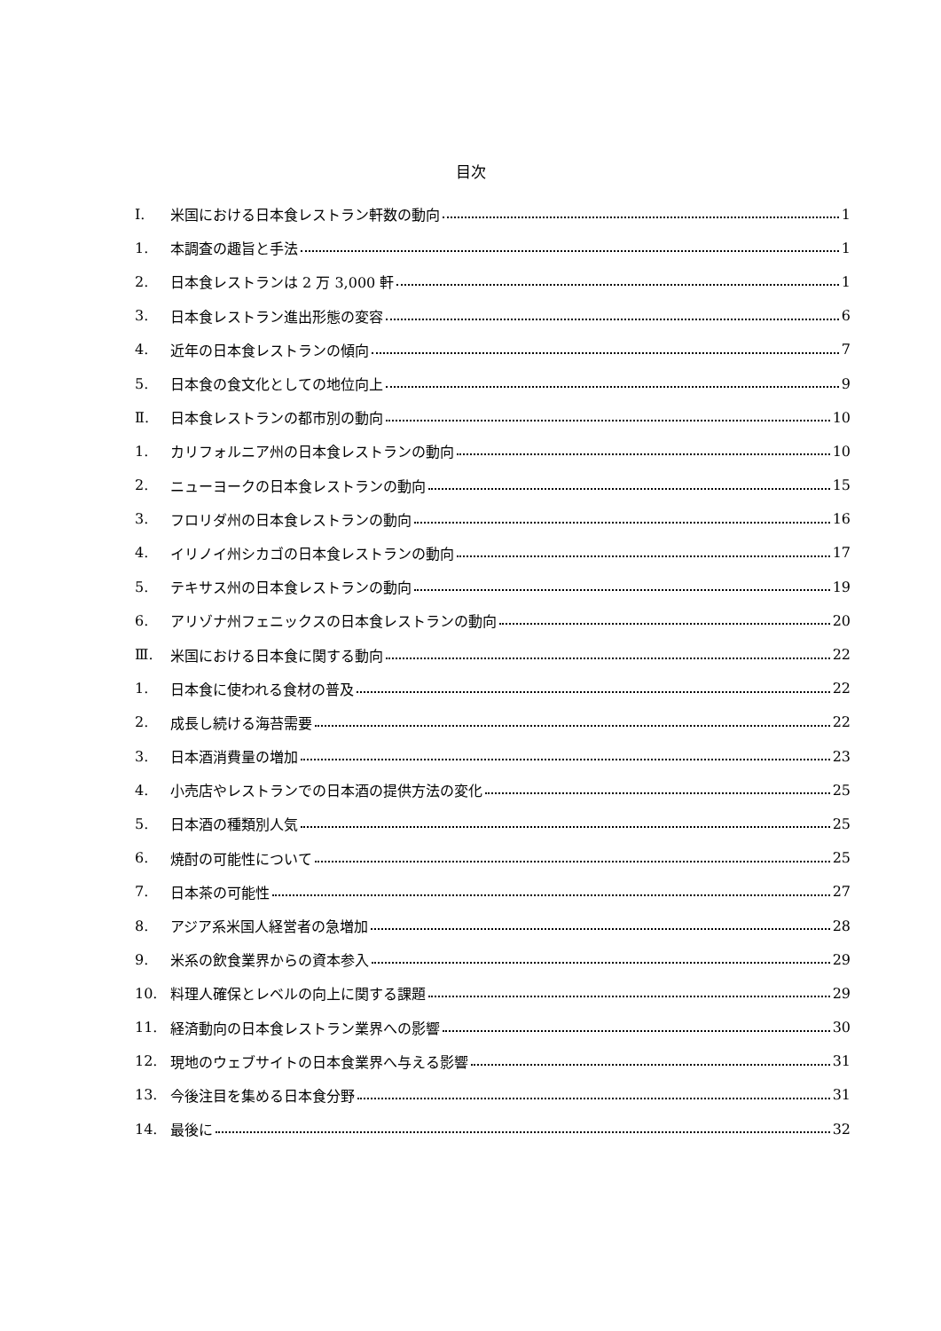目次
Ⅰ. 米国における日本食レストラン軒数の動向 1
1. 本調査の趣旨と手法 1
2. 日本食レストランは 2 万 3,000 軒 1
3. 日本食レストラン進出形態の変容 6
4. 近年の日本食レストランの傾向 7
5. 日本食の食文化としての地位向上 9
Ⅱ. 日本食レストランの都市別の動向 10
1. カリフォルニア州の日本食レストランの動向 10
2. ニューヨークの日本食レストランの動向 15
3. フロリダ州の日本食レストランの動向 16
4. イリノイ州シカゴの日本食レストランの動向 17
5. テキサス州の日本食レストランの動向 19
6. アリゾナ州フェニックスの日本食レストランの動向 20
Ⅲ. 米国における日本食に関する動向 22
1. 日本食に使われる食材の普及 22
2. 成長し続ける海苔需要 22
3. 日本酒消費量の増加 23
4. 小売店やレストランでの日本酒の提供方法の変化 25
5. 日本酒の種類別人気 25
6. 焼酎の可能性について 25
7. 日本茶の可能性 27
8. アジア系米国人経営者の急増加 28
9. 米系の飲食業界からの資本参入 29
10. 料理人確保とレベルの向上に関する課題 29
11. 経済動向の日本食レストラン業界への影響 30
12. 現地のウェブサイトの日本食業界へ与える影響 31
13. 今後注目を集める日本食分野 31
14. 最後に 32